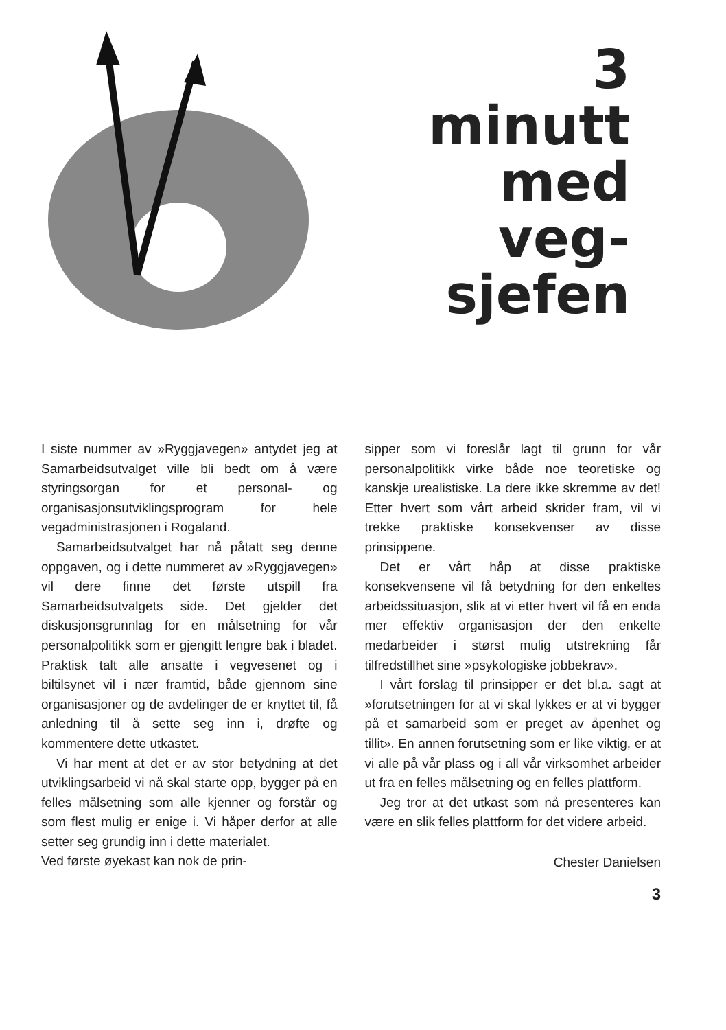3
minutt
med
veg-
sjefen
I siste nummer av »Ryggjavegen» antydet jeg at Samarbeidsutvalget ville bli bedt om å være styringsorgan for et personal- og organisasjonsutviklingsprogram for hele vegadministrasjonen i Rogaland.
Samarbeidsutvalget har nå påtatt seg denne oppgaven, og i dette nummeret av »Ryggjavegen» vil dere finne det første utspill fra Samarbeidsutvalgets side. Det gjelder det diskusjonsgrunnlag for en målsetning for vår personalpolitikk som er gjengitt lengre bak i bladet. Praktisk talt alle ansatte i vegvesenet og i biltilsynet vil i nær framtid, både gjennom sine organisasjoner og de avdelinger de er knyttet til, få anledning til å sette seg inn i, drøfte og kommentere dette utkastet.
Vi har ment at det er av stor betydning at det utviklingsarbeid vi nå skal starte opp, bygger på en felles målsetning som alle kjenner og forstår og som flest mulig er enige i. Vi håper derfor at alle setter seg grundig inn i dette materialet.
Ved første øyekast kan nok de prin-
sipper som vi foreslår lagt til grunn for vår personalpolitikk virke både noe teoretiske og kanskje urealistiske. La dere ikke skremme av det! Etter hvert som vårt arbeid skrider fram, vil vi trekke praktiske konsekvenser av disse prinsippene.
Det er vårt håp at disse praktiske konsekvensene vil få betydning for den enkeltes arbeidssituasjon, slik at vi etter hvert vil få en enda mer effektiv organisasjon der den enkelte medarbeider i størst mulig utstrekning får tilfredstillhet sine »psykologiske jobbekrav».
I vårt forslag til prinsipper er det bl.a. sagt at »forutsetningen for at vi skal lykkes er at vi bygger på et samarbeid som er preget av åpenhet og tillit». En annen forutsetning som er like viktig, er at vi alle på vår plass og i all vår virksomhet arbeider ut fra en felles målsetning og en felles plattform.
Jeg tror at det utkast som nå presenteres kan være en slik felles plattform for det videre arbeid.
Chester Danielsen
3